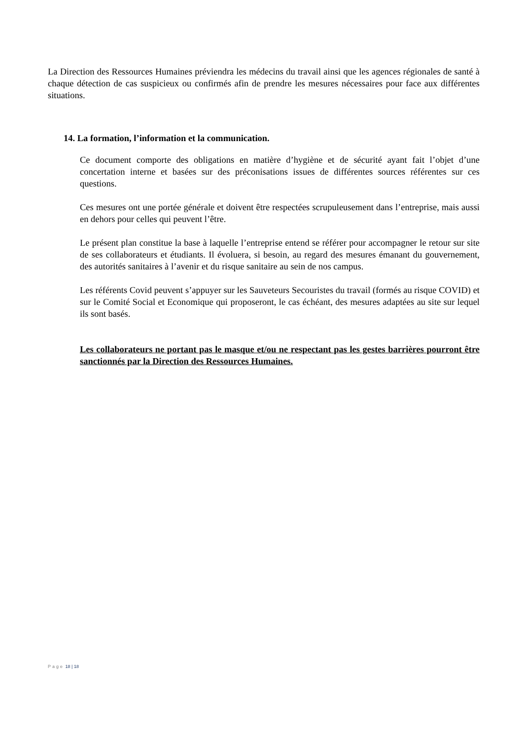La Direction des Ressources Humaines préviendra les médecins du travail ainsi que les agences régionales de santé à chaque détection de cas suspicieux ou confirmés afin de prendre les mesures nécessaires pour face aux différentes situations.
14. La formation, l’information et la communication.
Ce document comporte des obligations en matière d’hygiène et de sécurité ayant fait l’objet d’une concertation interne et basées sur des préconisations issues de différentes sources référentes sur ces questions.
Ces mesures ont une portée générale et doivent être respectées scrupuleusement dans l’entreprise, mais aussi en dehors pour celles qui peuvent l’être.
Le présent plan constitue la base à laquelle l’entreprise entend se référer pour accompagner le retour sur site de ses collaborateurs et étudiants. Il évoluera, si besoin, au regard des mesures émanant du gouvernement, des autorités sanitaires à l’avenir et du risque sanitaire au sein de nos campus.
Les référents Covid peuvent s’appuyer sur les Sauveteurs Secouristes du travail (formés au risque COVID) et sur le Comité Social et Economique qui proposeront, le cas échéant, des mesures adaptées au site sur lequel ils sont basés.
Les collaborateurs ne portant pas le masque et/ou ne respectant pas les gestes barrières pourront être sanctionnés par la Direction des Ressources Humaines.
Page 18 | 18